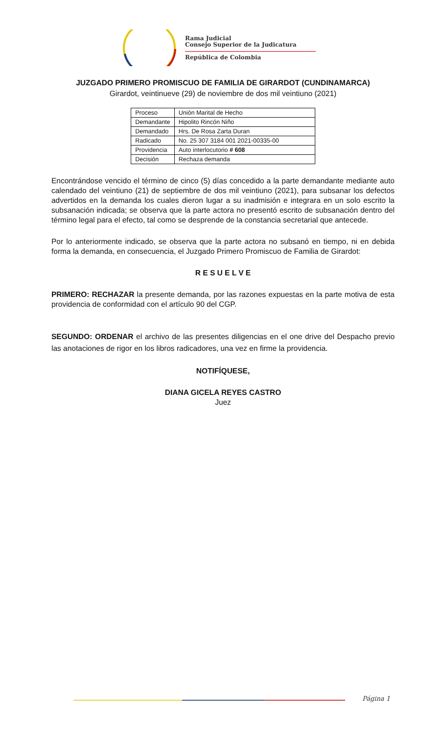Rama Judicial
Consejo Superior de la Judicatura
República de Colombia
JUZGADO PRIMERO PROMISCUO DE FAMILIA DE GIRARDOT (CUNDINAMARCA)
Girardot, veintinueve (29) de noviembre de dos mil veintiuno (2021)
| Proceso | Unión Marital de Hecho |
| Demandante | Hipolito Rincón Niño |
| Demandado | Hrs. De Rosa Zarta Duran |
| Radicado | No. 25 307 3184 001 2021-00335-00 |
| Providencia | Auto interlocutorio # 608 |
| Decisión | Rechaza demanda |
Encontrándose vencido el término de cinco (5) días concedido a la parte demandante mediante auto calendado del veintiuno (21) de septiembre de dos mil veintiuno (2021), para subsanar los defectos advertidos en la demanda los cuales dieron lugar a su inadmisión e integrara en un solo escrito la subsanación indicada; se observa que la parte actora no presentó escrito de subsanación dentro del término legal para el efecto, tal como se desprende de la constancia secretarial que antecede.
Por lo anteriormente indicado, se observa que la parte actora no subsanó en tiempo, ni en debida forma la demanda, en consecuencia, el Juzgado Primero Promiscuo de Familia de Girardot:
R E S U E L V E
PRIMERO: RECHAZAR la presente demanda, por las razones expuestas en la parte motiva de esta providencia de conformidad con el artículo 90 del CGP.
SEGUNDO: ORDENAR el archivo de las presentes diligencias en el one drive del Despacho previo las anotaciones de rigor en los libros radicadores, una vez en firme la providencia.
NOTIFÍQUESE,
DIANA GICELA REYES CASTRO
Juez
Página 1